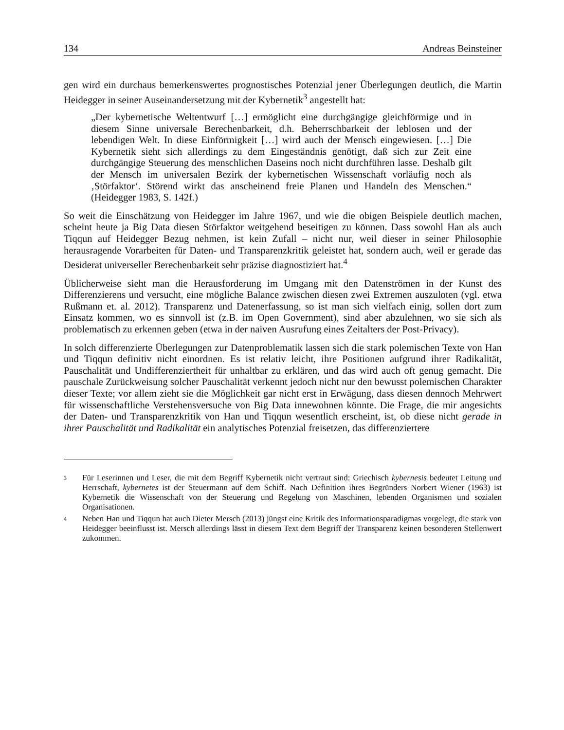134 Andreas Beinsteiner
gen wird ein durchaus bemerkenswertes prognostisches Potenzial jener Überlegungen deutlich, die Martin Heidegger in seiner Auseinandersetzung mit der Kybernetik<sup>3</sup> angestellt hat:
„Der kybernetische Weltentwurf […] ermöglicht eine durchgängige gleichförmige und in diesem Sinne universale Berechenbarkeit, d.h. Beherrschbarkeit der leblosen und der lebendigen Welt. In diese Einförmigkeit […] wird auch der Mensch eingewiesen. […] Die Kybernetik sieht sich allerdings zu dem Eingeständnis genötigt, daß sich zur Zeit eine durchgängige Steuerung des menschlichen Daseins noch nicht durchführen lasse. Deshalb gilt der Mensch im universalen Bezirk der kybernetischen Wissenschaft vorläufig noch als ‚Störfaktor‘. Störend wirkt das anscheinend freie Planen und Handeln des Menschen.“ (Heidegger 1983, S. 142f.)
So weit die Einschätzung von Heidegger im Jahre 1967, und wie die obigen Beispiele deutlich machen, scheint heute ja Big Data diesen Störfaktor weitgehend beseitigen zu können. Dass sowohl Han als auch Tiqqun auf Heidegger Bezug nehmen, ist kein Zufall – nicht nur, weil dieser in seiner Philosophie herausragende Vorarbeiten für Daten- und Transparenzkritik geleistet hat, sondern auch, weil er gerade das Desiderat universeller Berechenbarkeit sehr präzise diagnostiziert hat.<sup>4</sup>
Üblicherweise sieht man die Herausforderung im Umgang mit den Datenströmen in der Kunst des Differenzierens und versucht, eine mögliche Balance zwischen diesen zwei Extremen auszuloten (vgl. etwa Rußmann et. al. 2012). Transparenz und Datenerfassung, so ist man sich vielfach einig, sollen dort zum Einsatz kommen, wo es sinnvoll ist (z.B. im Open Government), sind aber abzulehnen, wo sie sich als problematisch zu erkennen geben (etwa in der naiven Ausrufung eines Zeitalters der Post-Privacy).
In solch differenzierte Überlegungen zur Datenproblematik lassen sich die stark polemischen Texte von Han und Tiqqun definitiv nicht einordnen. Es ist relativ leicht, ihre Positionen aufgrund ihrer Radikalität, Pauschalität und Undifferenziertheit für unhaltbar zu erklären, und das wird auch oft genug gemacht. Die pauschale Zurückweisung solcher Pauschalität verkennt jedoch nicht nur den bewusst polemischen Charakter dieser Texte; vor allem zieht sie die Möglichkeit gar nicht erst in Erwägung, dass diesen dennoch Mehrwert für wissenschaftliche Verstehensversuche von Big Data innewohnen könnte. Die Frage, die mir angesichts der Daten- und Transparenzkritik von Han und Tiqqun wesentlich erscheint, ist, ob diese nicht gerade in ihrer Pauschalität und Radikalität ein analytisches Potenzial freisetzen, das differenziertere
3 Für Leserinnen und Leser, die mit dem Begriff Kybernetik nicht vertraut sind: Griechisch kybernesis bedeutet Leitung und Herrschaft, kybernetes ist der Steuermann auf dem Schiff. Nach Definition ihres Begründers Norbert Wiener (1963) ist Kybernetik die Wissenschaft von der Steuerung und Regelung von Maschinen, lebenden Organismen und sozialen Organisationen.
4 Neben Han und Tiqqun hat auch Dieter Mersch (2013) jüngst eine Kritik des Informationsparadigmas vorgelegt, die stark von Heidegger beeinflusst ist. Mersch allerdings lässt in diesem Text dem Begriff der Transparenz keinen besonderen Stellenwert zukommen.